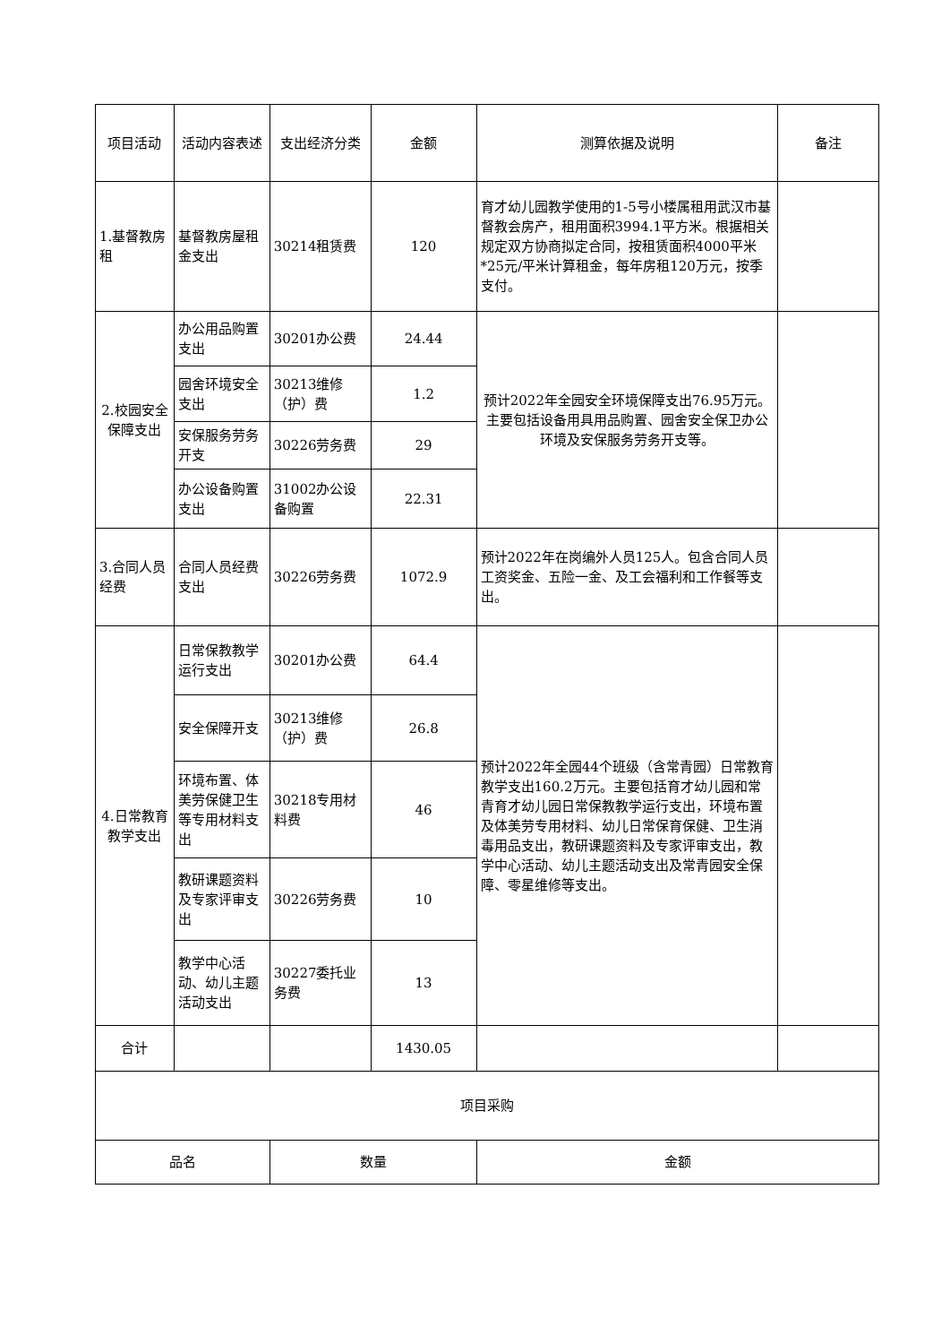| 项目活动 | 活动内容表述 | 支出经济分类 | 金额 | 测算依据及说明 | 备注 |
| --- | --- | --- | --- | --- | --- |
| 1.基督教房租 | 基督教房屋租金支出 | 30214租赁费 | 120 | 育才幼儿园教学使用的1-5号小楼属租用武汉市基督教会房产，租用面积3994.1平方米。根据相关规定双方协商拟定合同，按租赁面积4000平米*25元/平米计算租金，每年房租120万元，按季支付。 | |
| 2.校园安全保障支出 | 办公用品购置支出 | 30201办公费 | 24.44 | 预计2022年全园安全环境保障支出76.95万元。主要包括设备用具用品购置、园舍安全保卫办公环境及安保服务劳务开支等。 | |
| | 园舍环境安全支出 | 30213维修（护）费 | 1.2 | | |
| | 安保服务劳务开支 | 30226劳务费 | 29 | | |
| | 办公设备购置支出 | 31002办公设备购置 | 22.31 | | |
| 3.合同人员经费 | 合同人员经费支出 | 30226劳务费 | 1072.9 | 预计2022年在岗编外人员125人。包含合同人员工资奖金、五险一金、及工会福利和工作餐等支出。 | |
| 4.日常教育教学支出 | 日常保教教学运行支出 | 30201办公费 | 64.4 | 预计2022年全园44个班级（含常青园）日常教育教学支出160.2万元。主要包括育才幼儿园和常青育才幼儿园日常保教教学运行支出，环境布置及体美劳专用材料、幼儿日常保育保健、卫生消毒用品支出，教研课题资料及专家评审支出，教学中心活动、幼儿主题活动支出及常青园安全保障、零星维修等支出。 | |
| | 安全保障开支 | 30213维修（护）费 | 26.8 | | |
| | 环境布置、体美劳保健卫生等专用材料支出 | 30218专用材料费 | 46 | | |
| | 教研课题资料及专家评审支出 | 30226劳务费 | 10 | | |
| | 教学中心活动、幼儿主题活动支出 | 30227委托业务费 | 13 | | |
| 合计 | | | 1430.05 | | |
| 项目采购 | | | | | |
| 品名 | | 数量 | | 金额 | |